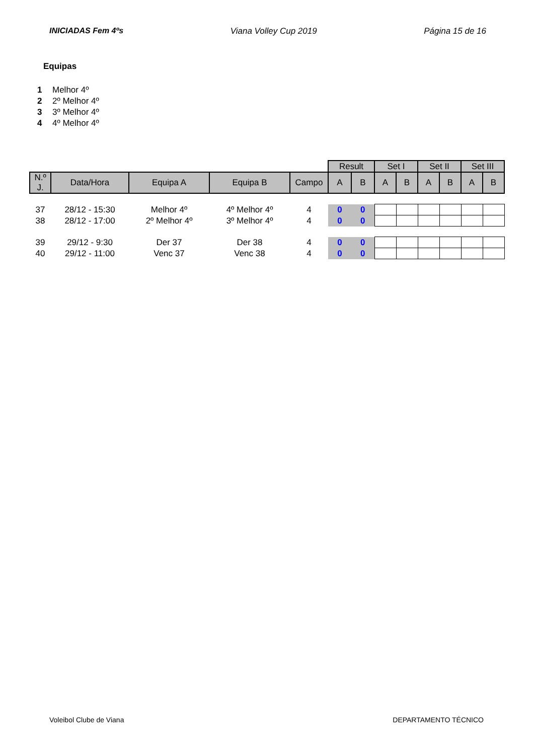INICIADAS Fem 4ºs Viana Volley Cup 2019 Página 15 de 16
Equipas
1 Melhor 4º
2 2º Melhor 4º
3 3º Melhor 4º
4 4º Melhor 4º
| | | | | | Result | | Set I | | Set II | | Set III | |
| N.º J. | Data/Hora | Equipa A | Equipa B | Campo | A | B | A | B | A | B | A | B |
| 37 | 28/12 - 15:30 | Melhor 4º | 4º Melhor 4º | 4 | 0 | 0 | | | | | | |
| 38 | 28/12 - 17:00 | 2º Melhor 4º | 3º Melhor 4º | 4 | 0 | 0 | | | | | | |
| 39 | 29/12 - 9:30 | Der 37 | Der 38 | 4 | 0 | 0 | | | | | | |
| 40 | 29/12 - 11:00 | Venc 37 | Venc 38 | 4 | 0 | 0 | | | | | | |
Voleibol Clube de Viana DEPARTAMENTO TÉCNICO